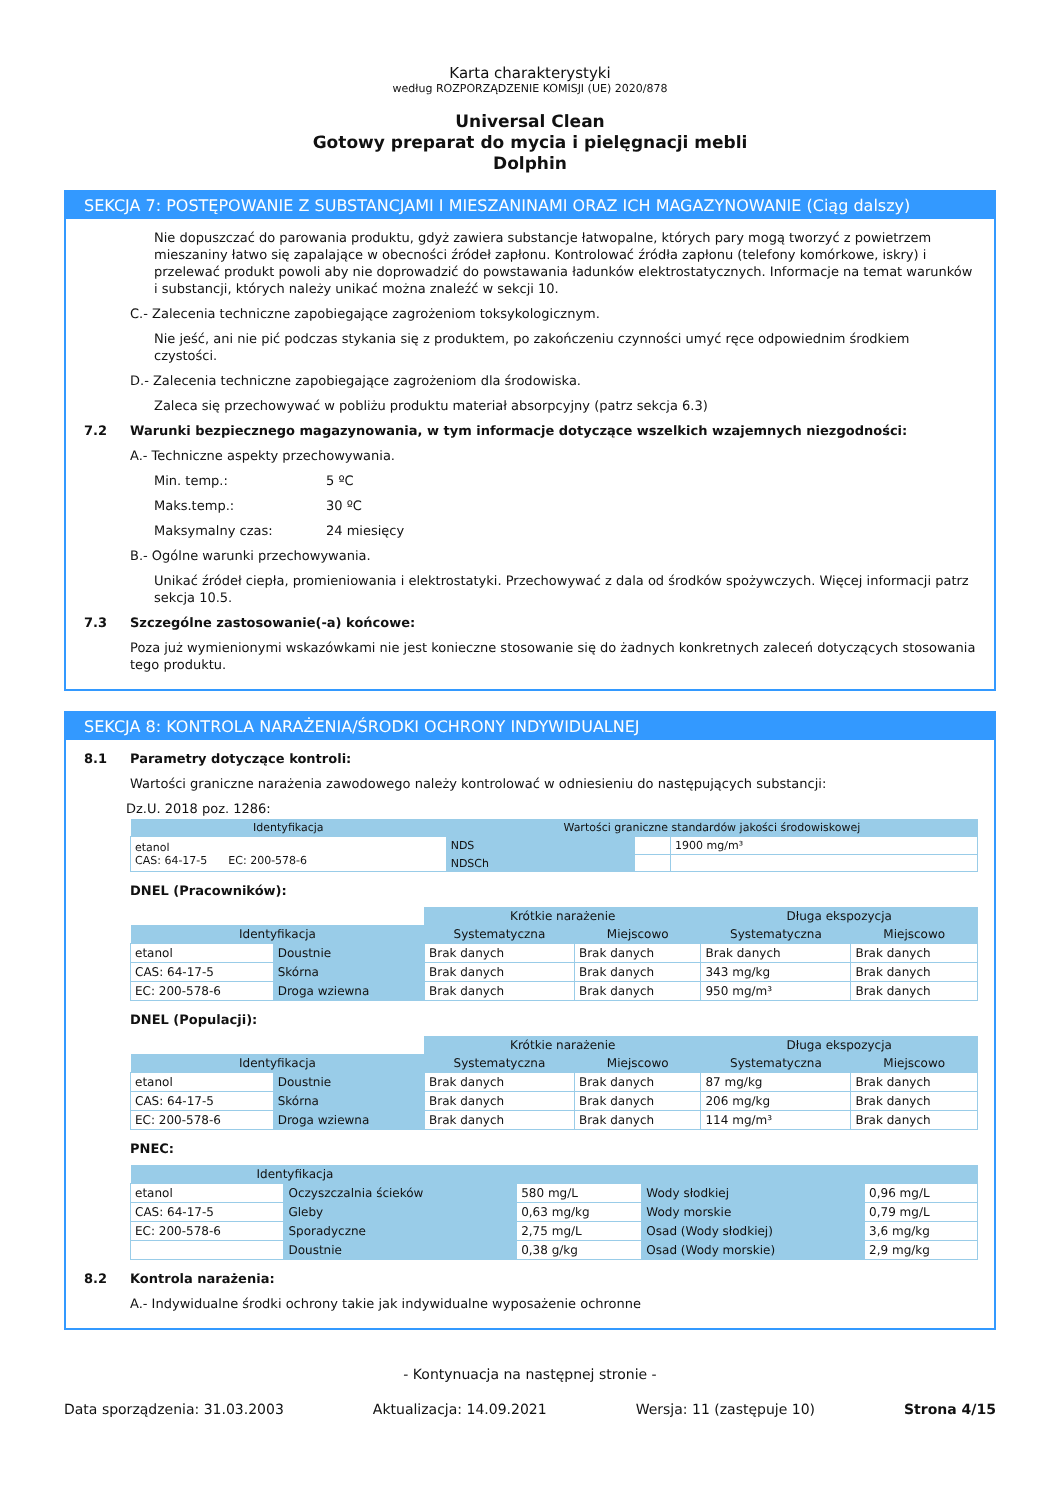Karta charakterystyki
według ROZPORZĄDZENIE KOMISJI (UE) 2020/878
Universal Clean
Gotowy preparat do mycia i pielęgnacji mebli
Dolphin
SEKCJA 7: POSTĘPOWANIE Z SUBSTANCJAMI I MIESZANINAMI ORAZ ICH MAGAZYNOWANIE (Ciąg dalszy)
Nie dopuszczać do parowania produktu, gdyż zawiera substancje łatwopalne, których pary mogą tworzyć z powietrzem mieszaniny łatwo się zapalające w obecności źródeł zapłonu. Kontrolować źródła zapłonu (telefony komórkowe, iskry) i przelewać produkt powoli aby nie doprowadzić do powstawania ładunków elektrostatycznych. Informacje na temat warunków i substancji, których należy unikać można znaleźć w sekcji 10.
C.- Zalecenia techniczne zapobiegające zagrożeniom toksykologicznym.
Nie jeść, ani nie pić podczas stykania się z produktem, po zakończeniu czynności umyć ręce odpowiednim środkiem czystości.
D.- Zalecenia techniczne zapobiegające zagrożeniom dla środowiska.
Zaleca się przechowywać w pobliżu produktu materiał absorpcyjny (patrz sekcja 6.3)
7.2 Warunki bezpiecznego magazynowania, w tym informacje dotyczące wszelkich wzajemnych niezgodności:
A.- Techniczne aspekty przechowywania.
Min. temp.: 5 ºC
Maks.temp.: 30 ºC
Maksymalny czas: 24 miesięcy
B.- Ogólne warunki przechowywania.
Unikać źródeł ciepła, promieniowania i elektrostatyki. Przechowywać z dala od środków spożywczych. Więcej informacji patrz sekcja 10.5.
7.3 Szczególne zastosowanie(-a) końcowe:
Poza już wymienionymi wskazówkami nie jest konieczne stosowanie się do żadnych konkretnych zaleceń dotyczących stosowania tego produktu.
SEKCJA 8: KONTROLA NARAŻENIA/ŚRODKI OCHRONY INDYWIDUALNEJ
8.1 Parametry dotyczące kontroli:
Wartości graniczne narażenia zawodowego należy kontrolować w odniesieniu do następujących substancji:
Dz.U. 2018 poz. 1286:
| Identyfikacja | Wartości graniczne standardów jakości środowiskowej | | |
| --- | --- | --- | --- |
| etanol CAS: 64-17-5 EC: 200-578-6 | NDS | | 1900 mg/m³ |
| | NDSCh | | |
DNEL (Pracowników):
| | | Krótkie narażenie | | Długa ekspozycja | |
| Identyfikacja | | Systematyczna | Miejscowo | Systematyczna | Miejscowo |
| etanol | Doustnie | Brak danych | Brak danych | Brak danych | Brak danych |
| CAS: 64-17-5 | Skórna | Brak danych | Brak danych | 343 mg/kg | Brak danych |
| EC: 200-578-6 | Droga wziewna | Brak danych | Brak danych | 950 mg/m³ | Brak danych |
DNEL (Populacji):
| | | Krótkie narażenie | | Długa ekspozycja | |
| Identyfikacja | | Systematyczna | Miejscowo | Systematyczna | Miejscowo |
| etanol | Doustnie | Brak danych | Brak danych | 87 mg/kg | Brak danych |
| CAS: 64-17-5 | Skórna | Brak danych | Brak danych | 206 mg/kg | Brak danych |
| EC: 200-578-6 | Droga wziewna | Brak danych | Brak danych | 114 mg/m³ | Brak danych |
PNEC:
| Identyfikacja | | | | |
| --- | --- | --- | --- | --- |
| etanol | Oczyszczalnia ścieków | 580 mg/L | Wody słodkiej | 0,96 mg/L |
| CAS: 64-17-5 | Gleby | 0,63 mg/kg | Wody morskie | 0,79 mg/L |
| EC: 200-578-6 | Sporadyczne | 2,75 mg/L | Osad (Wody słodkiej) | 3,6 mg/kg |
| | Doustnie | 0,38 g/kg | Osad (Wody morskie) | 2,9 mg/kg |
8.2 Kontrola narażenia:
A.- Indywidualne środki ochrony takie jak indywidualne wyposażenie ochronne
- Kontynuacja na następnej stronie -
Data sporządzenia: 31.03.2003 Aktualizacja: 14.09.2021 Wersja: 11 (zastępuje 10) Strona 4/15